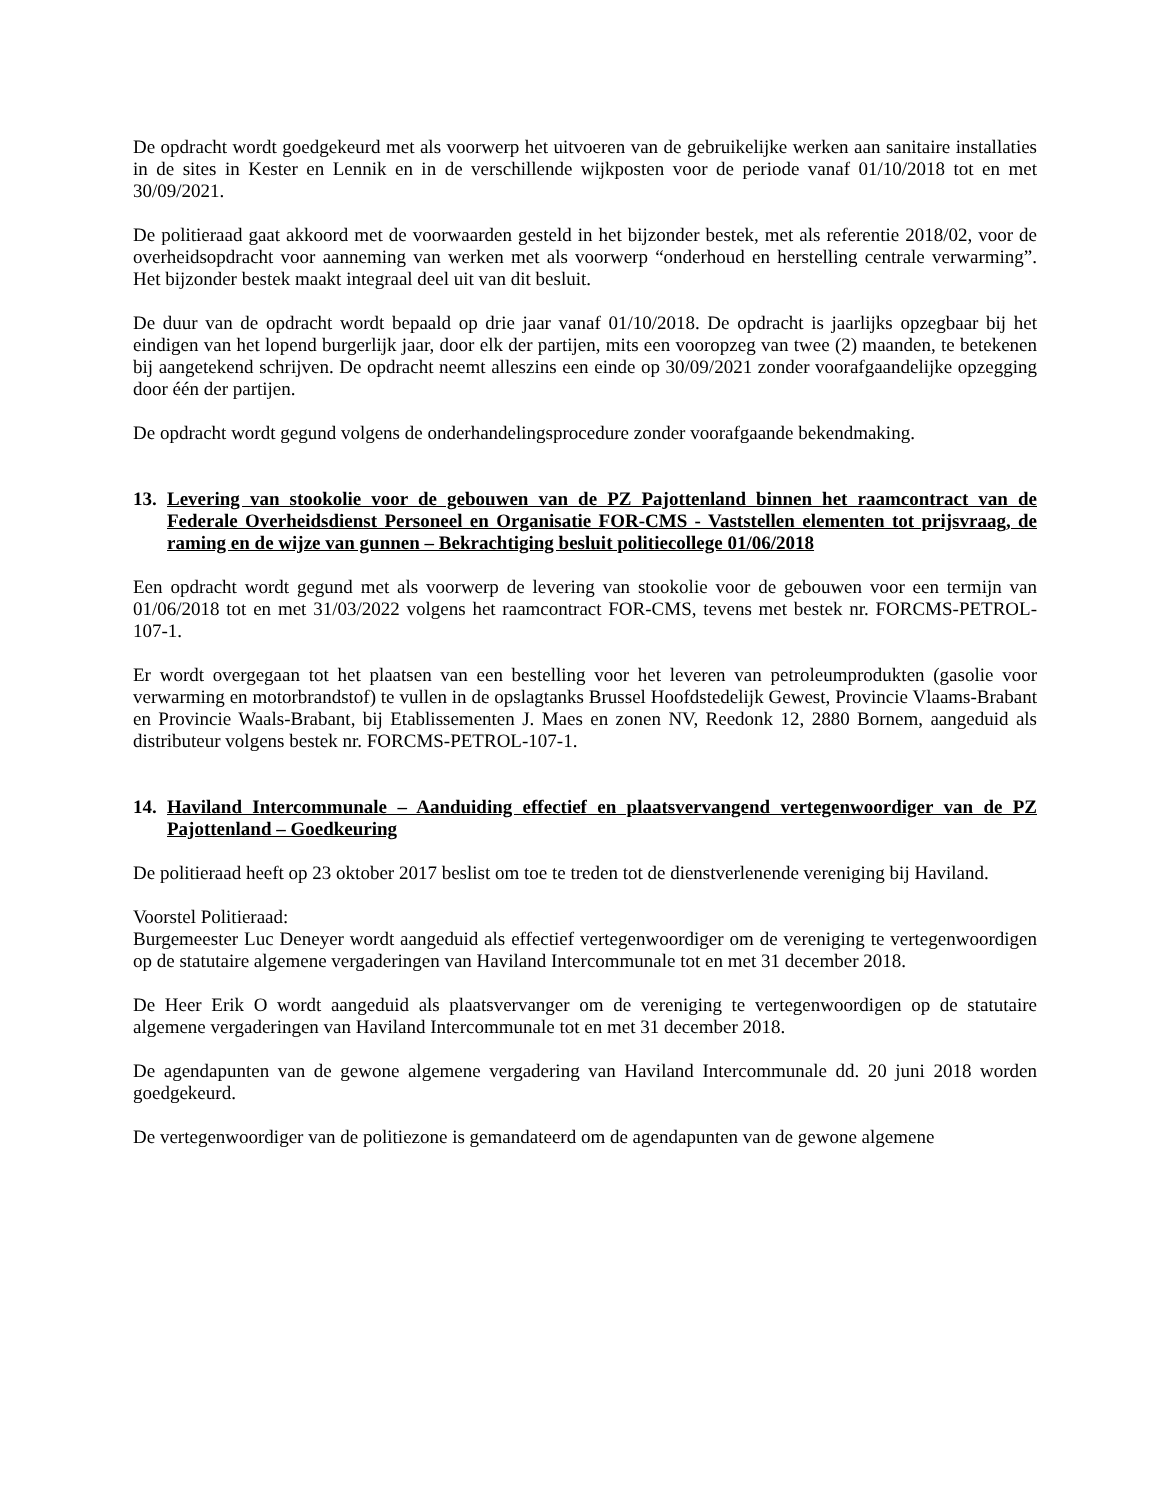De opdracht wordt goedgekeurd met als voorwerp het uitvoeren van de gebruikelijke werken aan sanitaire installaties in de sites in Kester en Lennik en in de verschillende wijkposten voor de periode vanaf 01/10/2018 tot en met 30/09/2021.
De politieraad gaat akkoord met de voorwaarden gesteld in het bijzonder bestek, met als referentie 2018/02, voor de overheidsopdracht voor aanneming van werken met als voorwerp “onderhoud en herstelling centrale verwarming”. Het bijzonder bestek maakt integraal deel uit van dit besluit.
De duur van de opdracht wordt bepaald op drie jaar vanaf 01/10/2018. De opdracht is jaarlijks opzegbaar bij het eindigen van het lopend burgerlijk jaar, door elk der partijen, mits een vooropzeg van twee (2) maanden, te betekenen bij aangetekend schrijven. De opdracht neemt alleszins een einde op 30/09/2021 zonder voorafgaandelijke opzegging door één der partijen.
De opdracht wordt gegund volgens de onderhandelingsprocedure zonder voorafgaande bekendmaking.
13. Levering van stookolie voor de gebouwen van de PZ Pajottenland binnen het raamcontract van de Federale Overheidsdienst Personeel en Organisatie FOR-CMS - Vaststellen elementen tot prijsvraag, de raming en de wijze van gunnen – Bekrachtiging besluit politiecollege 01/06/2018
Een opdracht wordt gegund met als voorwerp de levering van stookolie voor de gebouwen voor een termijn van 01/06/2018 tot en met 31/03/2022 volgens het raamcontract FOR-CMS, tevens met bestek nr. FORCMS-PETROL-107-1.
Er wordt overgegaan tot het plaatsen van een bestelling voor het leveren van petroleumprodukten (gasolie voor verwarming en motorbrandstof) te vullen in de opslagtanks Brussel Hoofdstedelijk Gewest, Provincie Vlaams-Brabant en Provincie Waals-Brabant, bij Etablissementen J. Maes en zonen NV, Reedonk 12, 2880 Bornem, aangeduid als distributeur volgens bestek nr. FORCMS-PETROL-107-1.
14. Haviland Intercommunale – Aanduiding effectief en plaatsvervangend vertegenwoordiger van de PZ Pajottenland – Goedkeuring
De politieraad heeft op 23 oktober 2017 beslist om toe te treden tot de dienstverlenende vereniging bij Haviland.
Voorstel Politieraad:
Burgemeester Luc Deneyer wordt aangeduid als effectief vertegenwoordiger om de vereniging te vertegenwoordigen op de statutaire algemene vergaderingen van Haviland Intercommunale tot en met 31 december 2018.
De Heer Erik O wordt aangeduid als plaatsvervanger om de vereniging te vertegenwoordigen op de statutaire algemene vergaderingen van Haviland Intercommunale tot en met 31 december 2018.
De agendapunten van de gewone algemene vergadering van Haviland Intercommunale dd. 20 juni 2018 worden goedgekeurd.
De vertegenwoordiger van de politiezone is gemandateerd om de agendapunten van de gewone algemene